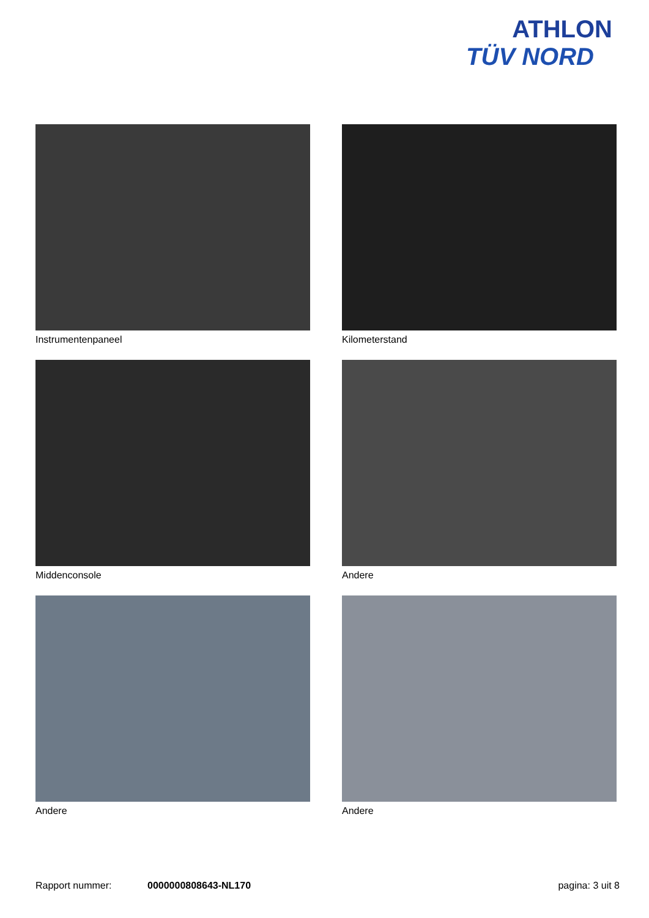ATHLON
TÜV NORD
Instrumentenpaneel
Kilometerstand
Middenconsole
Andere
Andere
Andere
Rapport nummer: 0000000808643-NL170 pagina: 3 uit 8